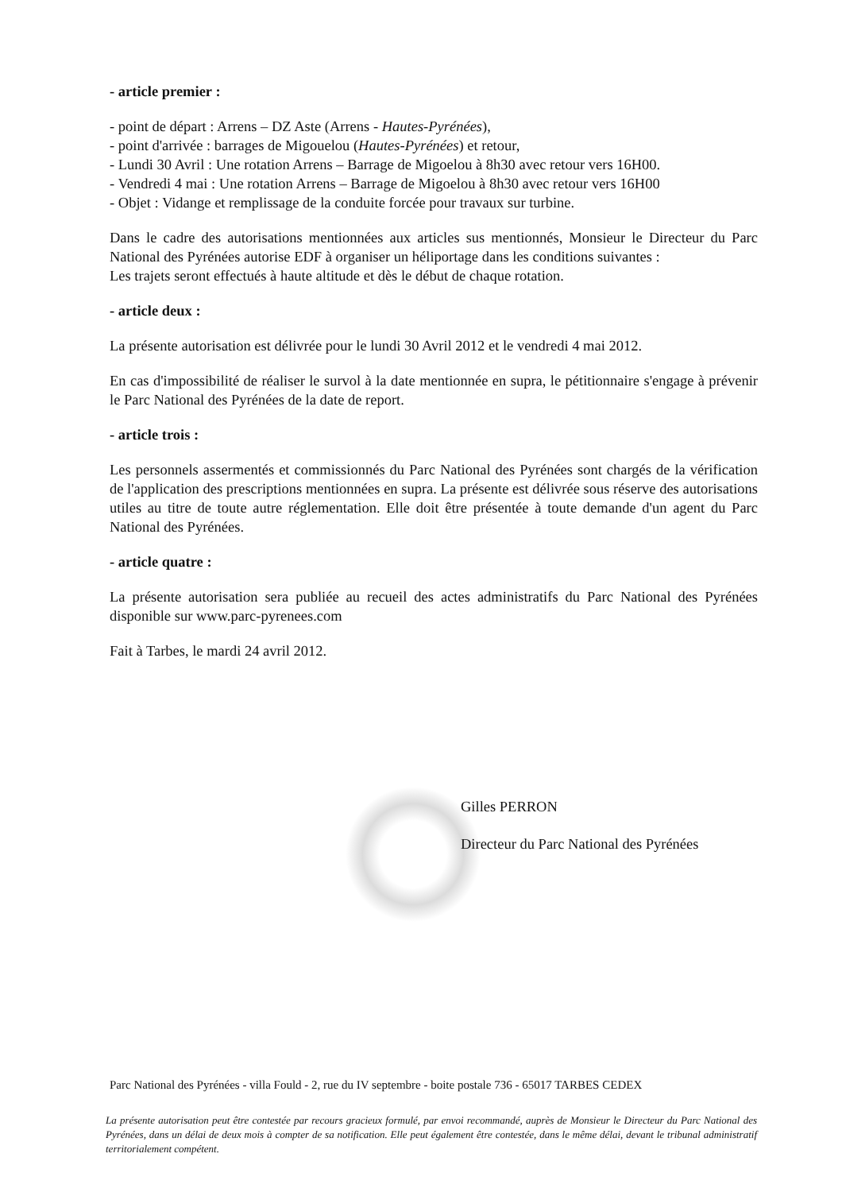- article premier :
- point de départ : Arrens – DZ Aste (Arrens - Hautes-Pyrénées),
- point d'arrivée : barrages de Migouelou (Hautes-Pyrénées) et retour,
- Lundi 30 Avril : Une rotation Arrens – Barrage de Migoelou à 8h30 avec retour vers 16H00.
- Vendredi 4 mai : Une rotation Arrens – Barrage de Migoelou à 8h30 avec retour vers 16H00
- Objet : Vidange et remplissage de la conduite forcée pour travaux sur turbine.
Dans le cadre des autorisations mentionnées aux articles sus mentionnés, Monsieur le Directeur du Parc National des Pyrénées autorise EDF à organiser un héliportage dans les conditions suivantes :
Les trajets seront effectués à haute altitude et dès le début de chaque rotation.
- article deux :
La présente autorisation est délivrée pour le lundi 30 Avril 2012 et le vendredi 4 mai 2012.
En cas d'impossibilité de réaliser le survol à la date mentionnée en supra, le pétitionnaire s'engage à prévenir le Parc National des Pyrénées de la date de report.
- article trois :
Les personnels assermentés et commissionnés du Parc National des Pyrénées sont chargés de la vérification de l'application des prescriptions mentionnées en supra. La présente est délivrée sous réserve des autorisations utiles au titre de toute autre réglementation. Elle doit être présentée à toute demande d'un agent du Parc National des Pyrénées.
- article quatre :
La présente autorisation sera publiée au recueil des actes administratifs du Parc National des Pyrénées disponible sur www.parc-pyrenees.com
Fait à Tarbes, le mardi 24 avril 2012.
Gilles PERRON
Directeur du Parc National des Pyrénées
Parc National des Pyrénées - villa Fould - 2, rue du IV septembre - boite postale 736 - 65017 TARBES CEDEX
La présente autorisation peut être contestée par recours gracieux formulé, par envoi recommandé, auprès de Monsieur le Directeur du Parc National des Pyrénées, dans un délai de deux mois à compter de sa notification. Elle peut également être contestée, dans le même délai, devant le tribunal administratif territorialement compétent.